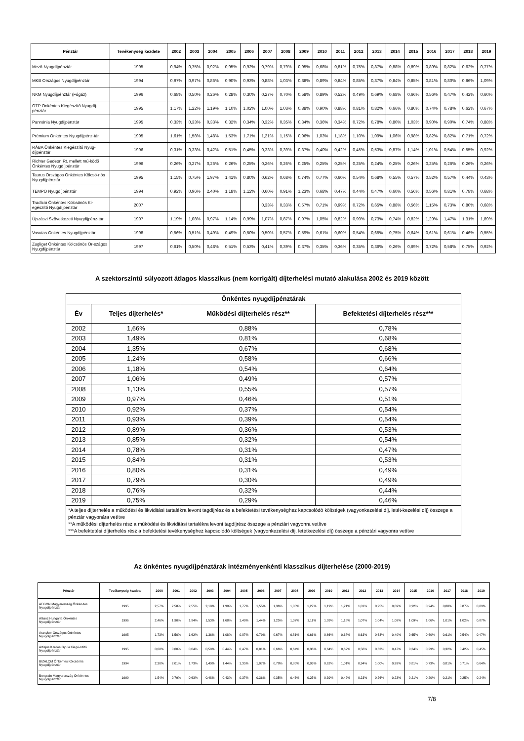| Pénztár | Tevékenység kezdete | 2002 | 2003 | 2004 | 2005 | 2006 | 2007 | 2008 | 2009 | 2010 | 2011 | 2012 | 2013 | 2014 | 2015 | 2016 | 2017 | 2018 | 2019 |
| --- | --- | --- | --- | --- | --- | --- | --- | --- | --- | --- | --- | --- | --- | --- | --- | --- | --- | --- | --- |
| Mező Nyugdíjpénztár | 1995 | 0,94% | 0,75% | 0,92% | 0,95% | 0,92% | 0,79% | 0,79% | 0,95% | 0,68% | 0,81% | 0,75% | 0,87% | 0,88% | 0,89% | 0,89% | 0,82% | 0,62% | 0,77% |
| MKB Országos Nyugdíjpénztár | 1994 | 0,97% | 0,97% | 0,86% | 0,90% | 0,93% | 0,88% | 1,03% | 0,88% | 0,89% | 0,84% | 0,85% | 0,87% | 0,84% | 0,85% | 0,81% | 0,80% | 0,86% | 1,09% |
| NKM Nyugdíjpénztár (Főgáz) | 1996 | 0,68% | 0,50% | 0,26% | 0,28% | 0,30% | 0,27% | 0,70% | 0,58% | 0,89% | 0,52% | 0,49% | 0,69% | 0,68% | 0,66% | 0,56% | 0,47% | 0,42% | 0,60% |
| OTP Önkéntes Kiegészítő Nyugdíj-pénztár | 1995 | 1,17% | 1,22% | 1,19% | 1,10% | 1,02% | 1,00% | 1,03% | 0,88% | 0,90% | 0,88% | 0,81% | 0,82% | 0,66% | 0,80% | 0,74% | 0,78% | 0,62% | 0,67% |
| Pannónia Nyugdíjpénztár | 1995 | 0,33% | 0,33% | 0,33% | 0,32% | 0,34% | 0,32% | 0,35% | 0,34% | 0,36% | 0,34% | 0,72% | 0,78% | 0,80% | 1,03% | 0,90% | 0,90% | 0,74% | 0,88% |
| Prémium Önkéntes Nyugdíjpénz-tár | 1995 | 1,61% | 1,58% | 1,48% | 1,53% | 1,71% | 1,21% | 1,15% | 0,96% | 1,03% | 1,18% | 1,10% | 1,09% | 1,06% | 0,98% | 0,82% | 0,82% | 0,71% | 0,72% |
| RÁBA Önkéntes Kiegészítő Nyug-díjpénztár | 1996 | 0,31% | 0,33% | 0,42% | 0,51% | 0,45% | 0,33% | 0,39% | 0,37% | 0,40% | 0,42% | 0,45% | 0,53% | 0,87% | 1,14% | 1,01% | 0,54% | 0,55% | 0,92% |
| Richter Gedeon Rt. mellett mű-ködő Önkéntes Nyugdíjpénztár | 1996 | 0,26% | 0,27% | 0,26% | 0,26% | 0,25% | 0,26% | 0,26% | 0,25% | 0,25% | 0,25% | 0,25% | 0,24% | 0,25% | 0,26% | 0,25% | 0,26% | 0,26% | 0,26% |
| Taurus Országos Önkéntes Kölcsö-nös Nyugdíjpénztár | 1995 | 1,15% | 0,75% | 1,97% | 1,41% | 0,80% | 0,62% | 0,68% | 0,74% | 0,77% | 0,60% | 0,54% | 0,68% | 0,55% | 0,57% | 0,52% | 0,57% | 0,44% | 0,43% |
| TEMPO Nyugdíjpénztár | 1994 | 0,92% | 0,96% | 2,40% | 1,18% | 1,12% | 0,60% | 0,91% | 1,23% | 0,68% | 0,47% | 0,44% | 0,47% | 0,60% | 0,56% | 0,56% | 0,81% | 0,78% | 0,68% |
| Tradíció Önkéntes Kölcsönös Ki-egészítő Nyugdíjpénztár | 2007 | | | | | | 0,33% | 0,33% | 0,57% | 0,71% | 0,99% | 0,72% | 0,65% | 0,88% | 0,56% | 1,15% | 0,73% | 0,80% | 0,68% |
| Újszászi Szövetkezeti Nyugdíjpénz-tár | 1997 | 1,19% | 1,08% | 0,97% | 1,14% | 0,99% | 1,07% | 0,87% | 0,97% | 1,05% | 0,82% | 0,99% | 0,73% | 0,74% | 0,82% | 1,29% | 1,47% | 1,31% | 1,89% |
| Vasutas Önkéntes Nyugdíjpénztár | 1998 | 0,56% | 0,51% | 0,49% | 0,49% | 0,50% | 0,50% | 0,57% | 0,59% | 0,61% | 0,60% | 0,54% | 0,65% | 0,75% | 0,64% | 0,61% | 0,61% | 0,46% | 0,55% |
| Zugliget Önkéntes Kölcsönös Or-szágos Nyugdíjpénztár | 1997 | 0,61% | 0,50% | 0,48% | 0,51% | 0,53% | 0,41% | 0,39% | 0,37% | 0,35% | 0,36% | 0,35% | 0,36% | 0,26% | 0,69% | 0,72% | 0,58% | 0,75% | 0,92% |
A szektorszintű súlyozott átlagos klasszikus (nem korrigált) díjterhelési mutató alakulása 2002 és 2019 között
| Önkéntes nyugdíjpénztárak | | | |
| --- | --- | --- | --- |
| Év | Teljes díjterhelés* | Működési díjterhelés rész** | Befektetési díjterhelés rész*** |
| 2002 | 1,66% | 0,88% | 0,78% |
| 2003 | 1,49% | 0,81% | 0,68% |
| 2004 | 1,35% | 0,67% | 0,68% |
| 2005 | 1,24% | 0,58% | 0,66% |
| 2006 | 1,18% | 0,54% | 0,64% |
| 2007 | 1,06% | 0,49% | 0,57% |
| 2008 | 1,13% | 0,55% | 0,57% |
| 2009 | 0,97% | 0,46% | 0,51% |
| 2010 | 0,92% | 0,37% | 0,54% |
| 2011 | 0,93% | 0,39% | 0,54% |
| 2012 | 0,89% | 0,36% | 0,53% |
| 2013 | 0,85% | 0,32% | 0,54% |
| 2014 | 0,78% | 0,31% | 0,47% |
| 2015 | 0,84% | 0,31% | 0,53% |
| 2016 | 0,80% | 0,31% | 0,49% |
| 2017 | 0,79% | 0,30% | 0,49% |
| 2018 | 0,76% | 0,32% | 0,44% |
| 2019 | 0,75% | 0,29% | 0,46% |
| *A teljes díjterhelés a működési és likviditási tartalékra levont tagdíjrész és a befektetési tevékenységhez kapcsolódó költségek (vagyonkezelési díj, letét-kezelési díj) összege a pénztár vagyonára vetítve **A működési díjterhelés rész a működési és likviditási tartalékra levont tagdíjrész összege a pénztári vagyonra vetítve ***A befektetési díjterhelés rész a befektetési tevékenységhez kapcsolódó költségek (vagyonkezelési díj, letétkezelési díj) összege a pénztári vagyonra vetítve | | | |
Az önkéntes nyugdíjpénztárak intézményenkénti klasszikus díjterhelése (2000-2019)
| Pénztár | Tevékenység kezdete | 2000 | 2001 | 2002 | 2003 | 2004 | 2005 | 2006 | 2007 | 2008 | 2009 | 2010 | 2011 | 2012 | 2013 | 2014 | 2015 | 2016 | 2017 | 2018 | 2019 |
| --- | --- | --- | --- | --- | --- | --- | --- | --- | --- | --- | --- | --- | --- | --- | --- | --- | --- | --- | --- | --- | --- |
| AEGON Magyarország Önkén-tes Nyugdíjpénztár | 1995 | 2,57% | 2,58% | 2,55% | 2,18% | 1,90% | 1,77% | 1,55% | 1,36% | 1,08% | 1,27% | 1,19% | 1,21% | 1,01% | 0,95% | 0,89% | 0,92% | 0,94% | 0,88% | 0,87% | 0,89% |
| Allianz Hungária Önkéntes Nyugdíjpénztár | 1996 | 2,46% | 1,90% | 1,94% | 1,53% | 1,68% | 1,49% | 1,44% | 1,25% | 1,37% | 1,11% | 1,09% | 1,18% | 1,07% | 1,04% | 1,09% | 1,09% | 1,06% | 1,01% | 1,02% | 0,87% |
| Aranykor Országos Önkéntes Nyugdíjpénztár | 1995 | 1,73% | 1,50% | 1,62% | 1,36% | 1,08% | 0,87% | 0,79% | 0,67% | 0,81% | 0,66% | 0,66% | 0,68% | 0,63% | 0,63% | 0,40% | 0,65% | 0,60% | 0,61% | 0,54% | 0,47% |
| Artisjus Kardos Gyula Kiegé-szítő Nyugdíjpénztár | 1995 | 0,68% | 0,60% | 0,64% | 0,50% | 0,44% | 0,47% | 0,81% | 0,66% | 0,64% | 0,36% | 0,64% | 0,69% | 0,56% | 0,63% | 0,47% | 0,34% | 0,29% | 0,32% | 0,42% | 0,45% |
| BIZALOM Önkéntes Kölcsönös Nyugdíjpénztár | 1994 | 2,30% | 2,01% | 1,73% | 1,40% | 1,44% | 1,35% | 1,07% | 0,78% | 0,85% | 0,93% | 0,62% | 1,01% | 0,94% | 1,00% | 0,93% | 0,81% | 0,73% | 0,81% | 0,71% | 0,64% |
| Bongrain Magyarország Önkén-tes Nyugdíjpénztár | 1999 | 1,54% | 0,79% | 0,63% | 0,48% | 0,43% | 0,37% | 0,36% | 0,35% | 0,43% | 0,25% | 0,39% | 0,42% | 0,23% | 0,26% | 0,23% | 0,21% | 0,20% | 0,21% | 0,25% | 0,24% |
7/8